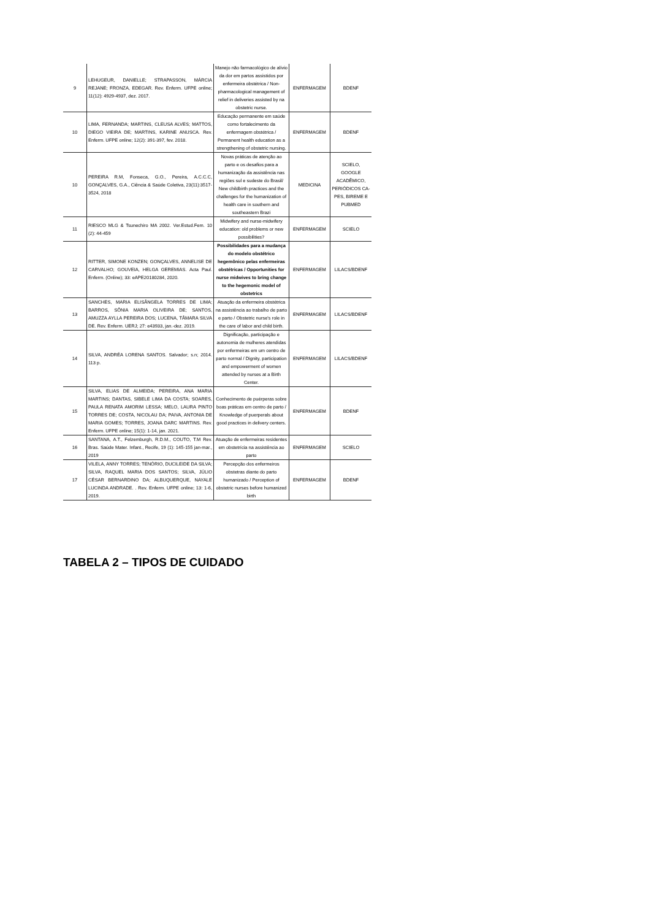| 9 | LEHUGEUR, DANIELLE; STRAPASSON, MÁRCIA REJANE; FRONZA, EDEGAR. Rev. Enferm. UFPE online; 11(12): 4929-4937, dez. 2017. | Manejo não farmacológico de alívio da dor em partos assistidos por enfermeira obstétrica / Non-pharmacological management of relief in deliveries assisted by na obstetric nurse. | ENFERMAGEM | BDENF |
| 10 | LIMA, FERNANDA; MARTINS, CLEUSA ALVES; MATTOS, DIEGO VIEIRA DE; MARTINS, KARINE ANUSCA. Rev. Enferm. UFPE online; 12(2): 391-397, fev. 2018. | Educação permanente em saúde como fortalecimento da enfermagem obstétrica / Permanent health education as a strengthening of obstetric nursing. | ENFERMAGEM | BDENF |
| 10 | PEREIRA R.M, Fonseca, G.O., Pereira, A.C.C.C, GONÇALVES, G.A., Ciência & Saúde Coletiva, 23(11):3517-3524, 2018 | Novas práticas de atenção ao parto e os desafios para a humanização da assistência nas regiões sul e sudeste do Brasil/ New childbirth practices and the challenges for the humanization of health care in southern and southeastern Brazi | MEDICINA | SCIELO, GOOGLE ACADÊMICO, PERIÓDICOS CA-PES, BIREME E PUBMED |
| 11 | RIESCO MLG & Tsunechiro MA 2002. Ver.Estud.Fem. 10 (2): 44-459 | Midwifery and nurse-midwifery education: old problems or new possibilities? | ENFERMAGEM | SCIELO |
| 12 | RITTER, SIMONE KONZEN; GONÇALVES, ANNELISE DE CARVALHO; GOUVEIA, HELGA GEREMIAS. Acta Paul. Enferm. (Online); 33: eAPE20180284, 2020. | Possibilidades para a mudança do modelo obstétrico hegemônico pelas enfermeiras obstétricas / Opportunities for nurse midwives to bring change to the hegemonic model of obstetrics | ENFERMAGEM | LILACS/BDENF |
| 13 | SANCHES, MARIA ELISÂNGELA TORRES DE LIMA; BARROS, SÔNIA MARIA OLIVEIRA DE; SANTOS, AMUZZA AYLLA PEREIRA DOS; LUCENA, TÂMARA SILVA DE. Rev. Enferm. UERJ; 27: e43933, jan.-dez. 2019. | Atuação da enfermeira obstétrica na assistência ao trabalho de parto e parto / Obstetric nurse's role in the care of labor and child birth. | ENFERMAGEM | LILACS/BDENF |
| 14 | SILVA, ANDRÉA LORENA SANTOS. Salvador; s.n; 2014. 113 p. | Dignificação, participação e autonomia de mulheres atendidas por enfermeiras em um centro de parto normal / Dignity, participation and empowerment of women attended by nurses at a Birth Center. | ENFERMAGEM | LILACS/BDENF |
| 15 | SILVA, ELIAS DE ALMEIDA; PEREIRA, ANA MARIA MARTINS; DANTAS, SIBELE LIMA DA COSTA; SOARES, PAULA RENATA AMORIM LESSA; MELO, LAURA PINTO TORRES DE; COSTA, NICOLAU DA; PAIVA, ANTONIA DE MARIA GOMES; TORRES, JOANA DARC MARTINS. Rev. Enferm. UFPE online; 15(1): 1-14, jan. 2021. | Conhecimento de puérperas sobre boas práticas em centro de parto / Knowledge of puerperals about good practices in delivery centers. | ENFERMAGEM | BDENF |
| 16 | SANTANA, A.T., Felzemburgh, R.D.M., COUTO, T.M Rev. Bras. Saúde Mater. Infant., Recife, 19 (1): 145-155 jan-mar., 2019 | Atuação de enfermeiras residentes em obstetrícia na assistência ao parto | ENFERMAGEM | SCIELO |
| 17 | VILELA, ANNY TORRES; TENÓRIO, DUCILEIDE DA SILVA; SILVA, RAQUEL MARIA DOS SANTOS; SILVA, JÚLIO CÉSAR BERNARDINO DA; ALBUQUERQUE, NAYALE LUCINDA ANDRADE. . Rev. Enferm. UFPE online; 13: 1-6, 2019. | Percepção dos enfermeiros obstetras diante do parto humanizado / Perception of obstetric nurses before humanized birth | ENFERMAGEM | BDENF |
TABELA 2 – TIPOS DE CUIDADO